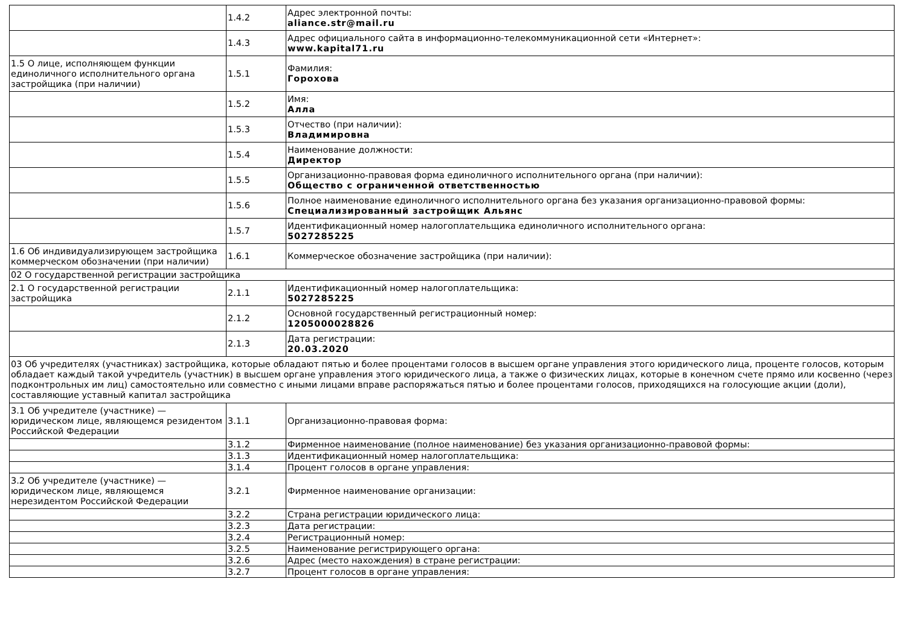| | 1.4.2 | Адрес электронной почты: aliance.str@mail.ru |
| | 1.4.3 | Адрес официального сайта в информационно-телекоммуникационной сети «Интернет»: www.kapital71.ru |
| 1.5 О лице, исполняющем функции единоличного исполнительного органа застройщика (при наличии) | 1.5.1 | Фамилия: Горохова |
| | 1.5.2 | Имя: Алла |
| | 1.5.3 | Отчество (при наличии): Владимировна |
| | 1.5.4 | Наименование должности: Директор |
| | 1.5.5 | Организационно-правовая форма единоличного исполнительного органа (при наличии): Общество с ограниченной ответственностью |
| | 1.5.6 | Полное наименование единоличного исполнительного органа без указания организационно-правовой формы: Специализированный застройщик Альянс |
| | 1.5.7 | Идентификационный номер налогоплательщика единоличного исполнительного органа: 5027285225 |
| 1.6 Об индивидуализирующем застройщика коммерческом обозначении (при наличии) | 1.6.1 | Коммерческое обозначение застройщика (при наличии): |
| 02 О государственной регистрации застройщика | | |
| 2.1 О государственной регистрации застройщика | 2.1.1 | Идентификационный номер налогоплательщика: 5027285225 |
| | 2.1.2 | Основной государственный регистрационный номер: 1205000028826 |
| | 2.1.3 | Дата регистрации: 20.03.2020 |
| 03 Об учредителях (участниках) застройщика, которые обладают пятью и более процентами голосов в высшем органе управления этого юридического лица, проценте голосов, которым обладает каждый такой учредитель (участник) в высшем органе управления этого юридического лица, а также о физических лицах, которые в конечном счете прямо или косвенно (через подконтрольных им лиц) самостоятельно или совместно с иными лицами вправе распоряжаться пятью и более процентами голосов, приходящихся на голосующие акции (доли), составляющие уставный капитал застройщика | | |
| 3.1 Об учредителе (участнике) — юридическом лице, являющемся резидентом Российской Федерации | 3.1.1 | Организационно-правовая форма: |
| | 3.1.2 | Фирменное наименование (полное наименование) без указания организационно-правовой формы: |
| | 3.1.3 | Идентификационный номер налогоплательщика: |
| | 3.1.4 | Процент голосов в органе управления: |
| 3.2 Об учредителе (участнике) — юридическом лице, являющемся нерезидентом Российской Федерации | 3.2.1 | Фирменное наименование организации: |
| | 3.2.2 | Страна регистрации юридического лица: |
| | 3.2.3 | Дата регистрации: |
| | 3.2.4 | Регистрационный номер: |
| | 3.2.5 | Наименование регистрирующего органа: |
| | 3.2.6 | Адрес (место нахождения) в стране регистрации: |
| | 3.2.7 | Процент голосов в органе управления: |